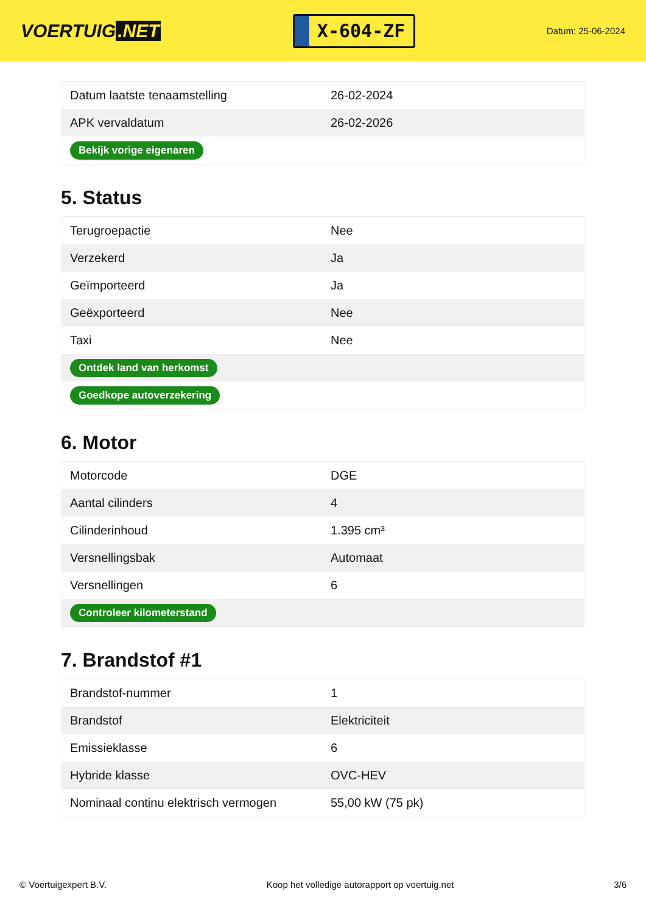VOERTUIG.NET
X-604-ZF
Datum: 25-06-2024
| Datum laatste tenaamstelling | 26-02-2024 |
| APK vervaldatum | 26-02-2026 |
| Bekijk vorige eigenaren | |
5. Status
| Terugroepactie | Nee |
| Verzekerd | Ja |
| Geïmporteerd | Ja |
| Geëxporteerd | Nee |
| Taxi | Nee |
| Ontdek land van herkomst | |
| Goedkope autoverzekering | |
6. Motor
| Motorcode | DGE |
| Aantal cilinders | 4 |
| Cilinderinhoud | 1.395 cm³ |
| Versnellingsbak | Automaat |
| Versnellingen | 6 |
| Controleer kilometerstand | |
7. Brandstof #1
| Brandstof-nummer | 1 |
| Brandstof | Elektriciteit |
| Emissieklasse | 6 |
| Hybride klasse | OVC-HEV |
| Nominaal continu elektrisch vermogen | 55,00 kW (75 pk) |
© Voertuigexpert B.V. Koop het volledige autorapport op voertuig.net 3/6